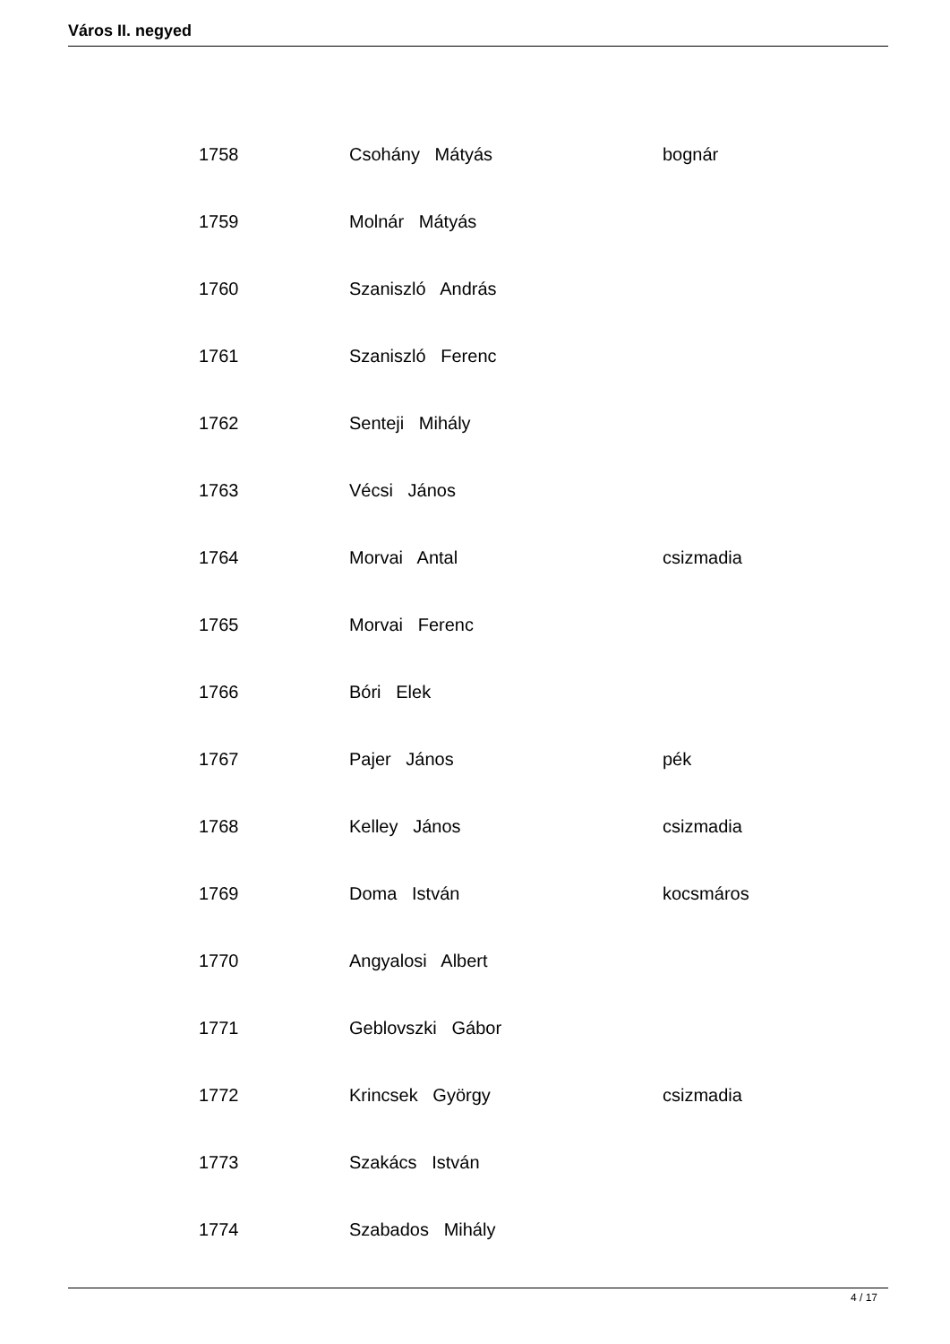Város II. negyed
| 1758 | Csohány Mátyás | bognár |
| 1759 | Molnár Mátyás | |
| 1760 | Szaniszló András | |
| 1761 | Szaniszló Ferenc | |
| 1762 | Senteji Mihály | |
| 1763 | Vécsi János | |
| 1764 | Morvai Antal | csizmadia |
| 1765 | Morvai Ferenc | |
| 1766 | Bóri Elek | |
| 1767 | Pajer János | pék |
| 1768 | Kelley János | csizmadia |
| 1769 | Doma István | kocsmáros |
| 1770 | Angyalosi Albert | |
| 1771 | Geblovszki Gábor | |
| 1772 | Krincsek György | csizmadia |
| 1773 | Szakács István | |
| 1774 | Szabados Mihály | |
4 / 17